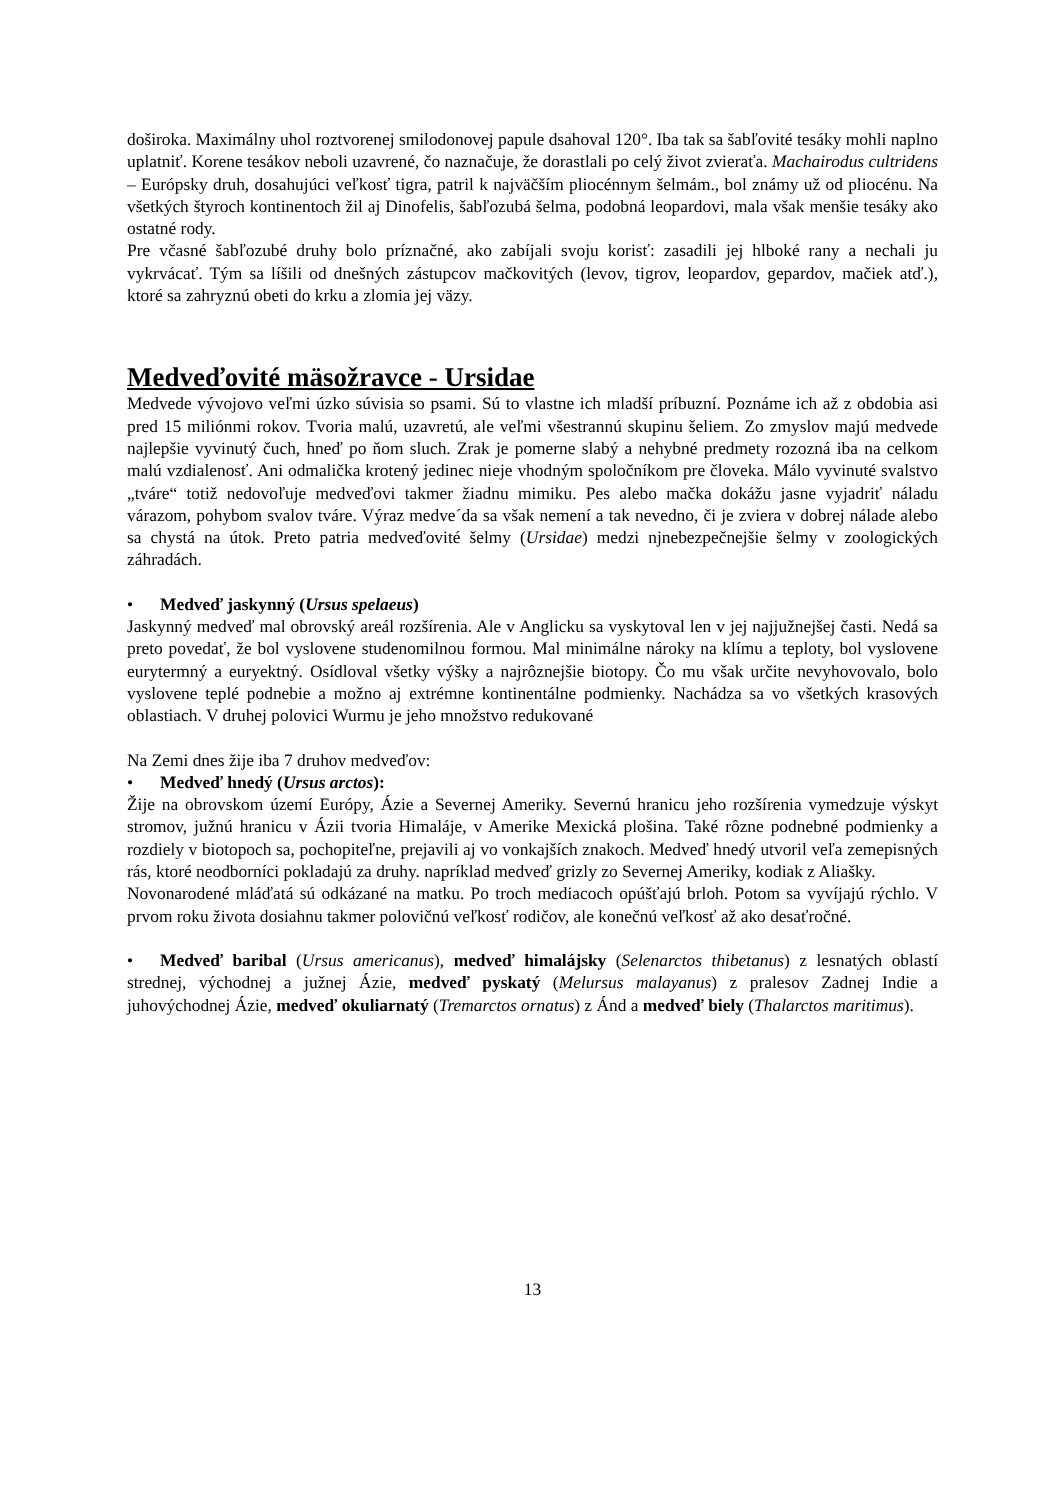doširoka. Maximálny uhol roztvorenej smilodonovej papule dsahoval 120°. Iba tak sa šabľovité tesáky mohli naplno uplatniť. Korene tesákov neboli uzavrené, čo naznačuje, že dorastlali po celý život zvieraťa. Machairodus cultridens – Európsky druh, dosahujúci veľkosť tigra, patril k najväčším pliocénnym šelmám., bol známy už od pliocénu. Na všetkých štyroch kontinentoch žil aj Dinofelis, šabľozubá šelma, podobná leopardovi, mala však menšie tesáky ako ostatné rody.
Pre včasné šabľozubé druhy bolo príznačné, ako zabíjali svoju korisť: zasadili jej hlboké rany a nechali ju vykrvácať. Tým sa líšili od dnešných zástupcov mačkovitých (levov, tigrov, leopardov, gepardov, mačiek atď.), ktoré sa zahryznú obeti do krku a zlomia jej väzy.
Medveďovité mäsožravce - Ursidae
Medvede vývojovo veľmi úzko súvisia so psami. Sú to vlastne ich mladší príbuzní. Poznáme ich až z obdobia asi pred 15 miliónmi rokov. Tvoria malú, uzavretú, ale veľmi všestrannú skupinu šeliem. Zo zmyslov majú medvede najlepšie vyvinutý čuch, hneď po ňom sluch. Zrak je pomerne slabý a nehybné predmety rozozná iba na celkom malú vzdialenosť. Ani odmalička krotený jedinec nieje vhodným spoločníkom pre človeka. Málo vyvinuté svalstvo „tváre“ totiž nedovoľuje medveďovi takmer žiadnu mimiku. Pes alebo mačka dokážu jasne vyjadriť náladu várazom, pohybom svalov tváre. Výraz medve´da sa však nemení a tak nevedno, či je zviera v dobrej nálade alebo sa chystá na útok. Preto patria medveďovité šelmy (Ursidae) medzi njnebezpečnejšie šelmy v zoologických záhradách.
• Medveď jaskynný (Ursus spelaeus)
Jaskynný medveď mal obrovský areál rozšírenia. Ale v Anglicku sa vyskytoval len v jej najjužnejšej časti. Nedá sa preto povedať, že bol vyslovene studenomilnou formou. Mal minimálne nároky na klímu a teploty, bol vyslovene eurytermný a euryektný. Osídloval všetky výšky a najrôznejšie biotopy. Čo mu však určite nevyhovovalo, bolo vyslovene teplé podnebie a možno aj extrémne kontinentálne podmienky. Nachádza sa vo všetkých krasových oblastiach. V druhej polovici Wurmu je jeho množstvo redukované
Na Zemi dnes žije iba 7 druhov medveďov:
• Medveď hnedý (Ursus arctos):
Žije na obrovskom území Európy, Ázie a Severnej Ameriky. Severnú hranicu jeho rozšírenia vymedzuje výskyt stromov, južnú hranicu v Ázii tvoria Himaláje, v Amerike Mexická plošina. Také rôzne podnebné podmienky a rozdiely v biotopoch sa, pochopiteľne, prejavili aj vo vonkajších znakoch. Medveď hnedý utvoril veľa zemepisných rás, ktoré neodborníci pokladajú za druhy. napríklad medveď grizly zo Severnej Ameriky, kodiak z Aliašky.
Novonarodené mláďatá sú odkázané na matku. Po troch mediacoch opúšťajú brloh. Potom sa vyvíjajú rýchlo. V prvom roku života dosiahnu takmer polovičnú veľkosť rodičov, ale konečnú veľkosť až ako desaťročné.
• Medveď baribal (Ursus americanus), medveď himalájsky (Selenarctos thibetanus) z lesnatých oblastí strednej, východnej a južnej Ázie, medveď pyskatý (Melursus malayanus) z pralesov Zadnej Indie a juhovýchodnej Ázie, medveď okuliarnatý (Tremarctos ornatus) z Ánd a medveď biely (Thalarctos maritimus).
13